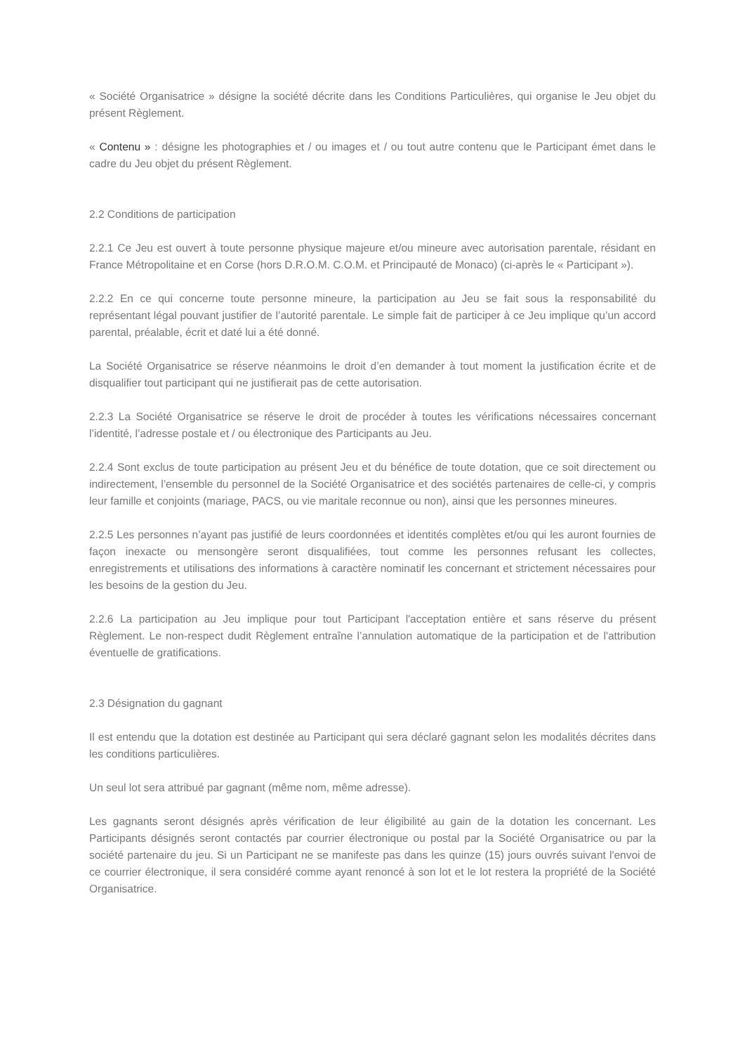« Société Organisatrice » désigne la société décrite dans les Conditions Particulières, qui organise le Jeu objet du présent Règlement.
« Contenu » : désigne les photographies et / ou images et / ou tout autre contenu que le Participant émet dans le cadre du Jeu objet du présent Règlement.
2.2 Conditions de participation
2.2.1 Ce Jeu est ouvert à toute personne physique majeure et/ou mineure avec autorisation parentale, résidant en France Métropolitaine et en Corse (hors D.R.O.M. C.O.M. et Principauté de Monaco) (ci-après le « Participant »).
2.2.2 En ce qui concerne toute personne mineure, la participation au Jeu se fait sous la responsabilité du représentant légal pouvant justifier de l’autorité parentale. Le simple fait de participer à ce Jeu implique qu’un accord parental, préalable, écrit et daté lui a été donné.
La Société Organisatrice se réserve néanmoins le droit d’en demander à tout moment la justification écrite et de disqualifier tout participant qui ne justifierait pas de cette autorisation.
2.2.3 La Société Organisatrice se réserve le droit de procéder à toutes les vérifications nécessaires concernant l’identité, l’adresse postale et / ou électronique des Participants au Jeu.
2.2.4 Sont exclus de toute participation au présent Jeu et du bénéfice de toute dotation, que ce soit directement ou indirectement, l’ensemble du personnel de la Société Organisatrice et des sociétés partenaires de celle-ci, y compris leur famille et conjoints (mariage, PACS, ou vie maritale reconnue ou non), ainsi que les personnes mineures.
2.2.5 Les personnes n’ayant pas justifié de leurs coordonnées et identités complètes et/ou qui les auront fournies de façon inexacte ou mensongère seront disqualifiées, tout comme les personnes refusant les collectes, enregistrements et utilisations des informations à caractère nominatif les concernant et strictement nécessaires pour les besoins de la gestion du Jeu.
2.2.6 La participation au Jeu implique pour tout Participant l'acceptation entière et sans réserve du présent Règlement. Le non-respect dudit Règlement entraîne l’annulation automatique de la participation et de l'attribution éventuelle de gratifications.
2.3 Désignation du gagnant
Il est entendu que la dotation est destinée au Participant qui sera déclaré gagnant selon les modalités décrites dans les conditions particulières.
Un seul lot sera attribué par gagnant (même nom, même adresse).
Les gagnants seront désignés après vérification de leur éligibilité au gain de la dotation les concernant. Les Participants désignés seront contactés par courrier électronique ou postal par la Société Organisatrice ou par la société partenaire du jeu. Si un Participant ne se manifeste pas dans les quinze (15) jours ouvrés suivant l'envoi de ce courrier électronique, il sera considéré comme ayant renoncé à son lot et le lot restera la propriété de la Société Organisatrice.